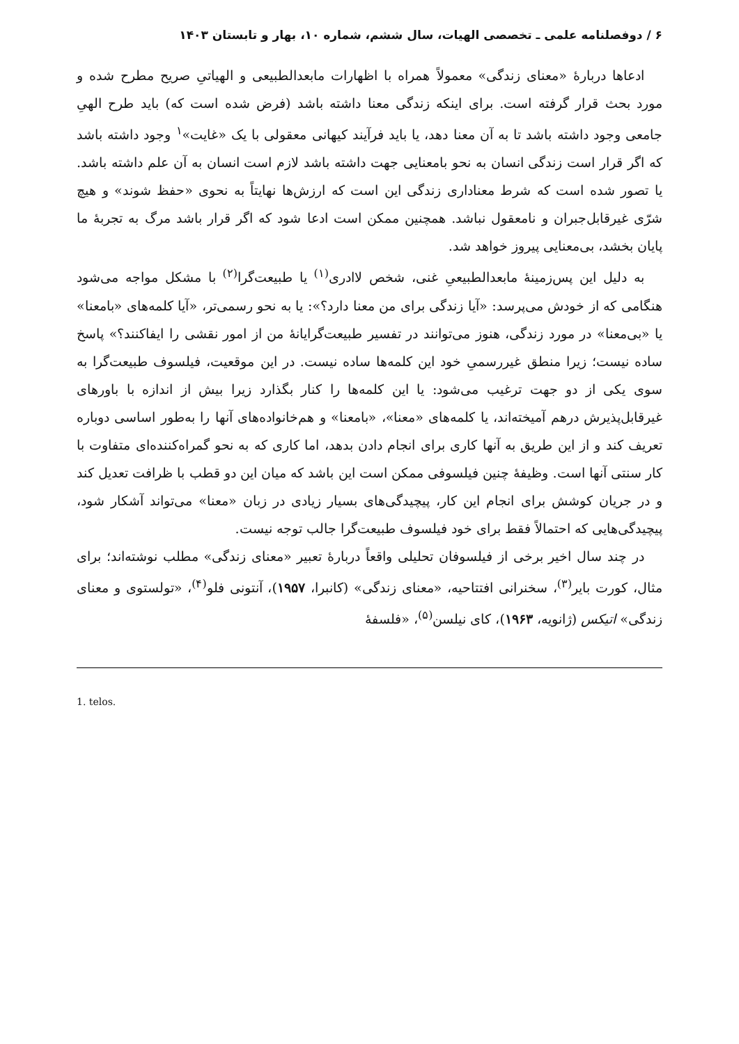۶ / دوفصلنامه علمی ـ تخصصی الهیات، سال ششم، شماره ۱۰، بهار و تابستان ۱۴۰۳
ادعاها دربارهٔ «معنای زندگی» معمولاً همراه با اظهارات مابعدالطبیعی و الهیاتیِ صریح مطرح شده و مورد بحث قرار گرفته است. برای اینکه زندگی معنا داشته باشد (فرض شده است که) باید طرح الهیِ جامعی وجود داشته باشد تا به آن معنا دهد، یا باید فرآیند کیهانی معقولی با یک «غایت»<sup>۱</sup> وجود داشته باشد که اگر قرار است زندگی انسان به نحو بامعنایی جهت داشته باشد لازم است انسان به آن علم داشته باشد. یا تصور شده است که شرط معناداری زندگی این است که ارزش‌ها نهایتاً به نحوی «حفظ شوند» و هیچ شرّی غیرقابل‌جبران و نامعقول نباشد. همچنین ممکن است ادعا شود که اگر قرار باشد مرگ به تجربهٔ ما پایان بخشد، بی‌معنایی پیروز خواهد شد.
به دلیل این پس‌زمینهٔ مابعدالطبیعیِ غنی، شخص لاادری<sup>(۱)</sup> یا طبیعت‌گرا<sup>(۲)</sup> با مشکل مواجه می‌شود هنگامی که از خودش می‌پرسد: «آیا زندگی برای من معنا دارد؟»: یا به نحو رسمی‌تر، «آیا کلمه‌های «بامعنا» یا «بی‌معنا» در مورد زندگی، هنوز می‌توانند در تفسیر طبیعت‌گرایانهٔ من از امور نقشی را ایفاکنند؟» پاسخ ساده نیست؛ زیرا منطق غیررسمیِ خود این کلمه‌ها ساده نیست. در این موقعیت، فیلسوف طبیعت‌گرا به سوی یکی از دو جهت ترغیب می‌شود: یا این کلمه‌ها را کنار بگذارد زیرا بیش از اندازه با باورهای غیرقابل‌پذیرش درهم آمیخته‌اند، یا کلمه‌های «معنا»، «بامعنا» و هم‌خانواده‌های آنها را به‌طور اساسی دوباره تعریف کند و از این طریق به آنها کاری برای انجام دادن بدهد، اما کاری که به نحو گمراه‌کننده‌ای متفاوت با کار سنتی آنها است. وظیفهٔ چنین فیلسوفی ممکن است این باشد که میان این دو قطب با ظرافت تعدیل کند و در جریان کوشش برای انجام این کار، پیچیدگی‌های بسیار زیادی در زبان «معنا» می‌تواند آشکار شود، پیچیدگی‌هایی که احتمالاً فقط برای خود فیلسوف طبیعت‌گرا جالب توجه نیست.
در چند سال اخیر برخی از فیلسوفان تحلیلی واقعاً دربارهٔ تعبیر «معنای زندگی» مطلب نوشته‌اند؛ برای مثال، کورت بایر<sup>(۳)</sup>، سخنرانی افتتاحیه، «معنای زندگی» (کانبرا، ۱۹۵۷)، آنتونی فلو<sup>(۴)</sup>، «تولستوی و معنای زندگی» اتیکس (ژانویه، ۱۹۶۳)، کای نیلسن<sup>(۵)</sup>، «فلسفهٔ
1. telos.